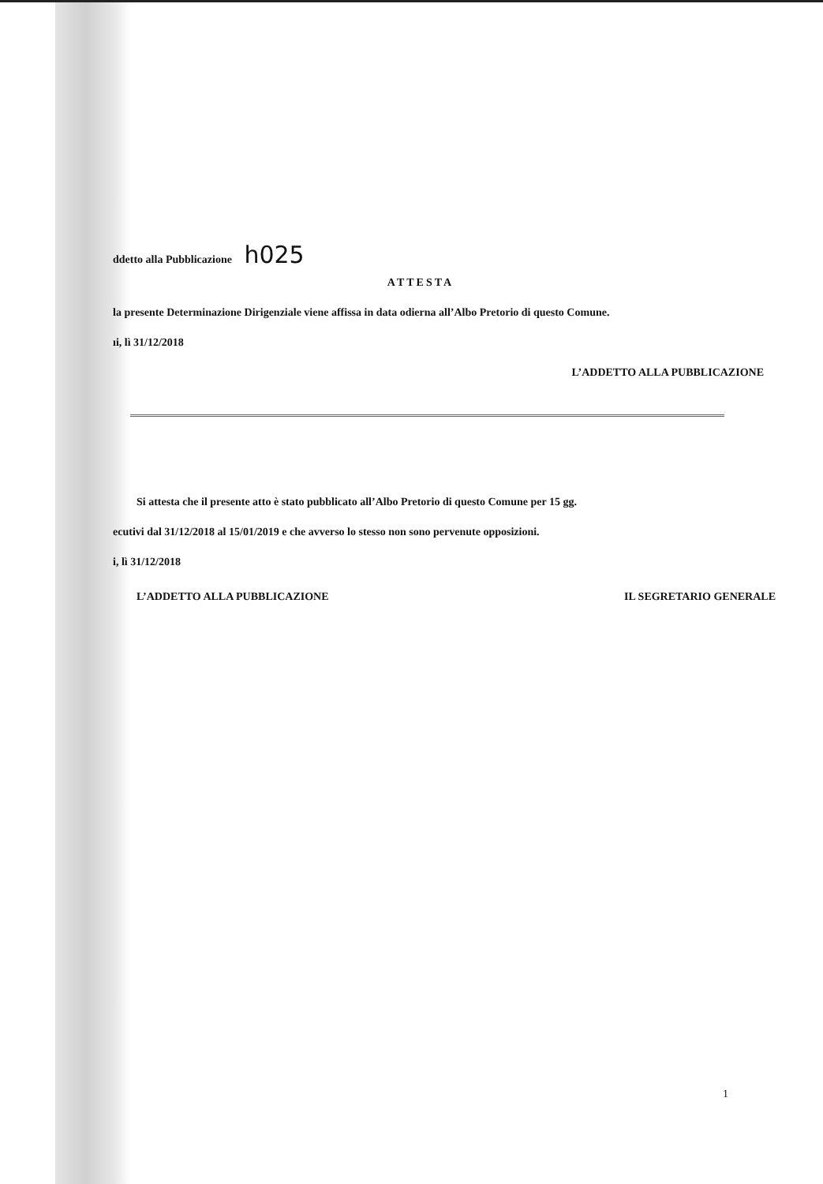ddetto alla Pubblicazione h025
ATTESTA
la presente Determinazione Dirigenziale viene affissa in data odierna all’Albo Pretorio di questo Comune.
ıi, lì 31/12/2018
L’ADDETTO ALLA PUBBLICAZIONE
Si attesta che il presente atto è stato pubblicato all’Albo Pretorio di questo Comune per 15 gg.
ecutivi dal 31/12/2018 al 15/01/2019 e che avverso lo stesso non sono pervenute opposizioni.
i, lì 31/12/2018
L’ADDETTO ALLA PUBBLICAZIONE IL SEGRETARIO GENERALE
1